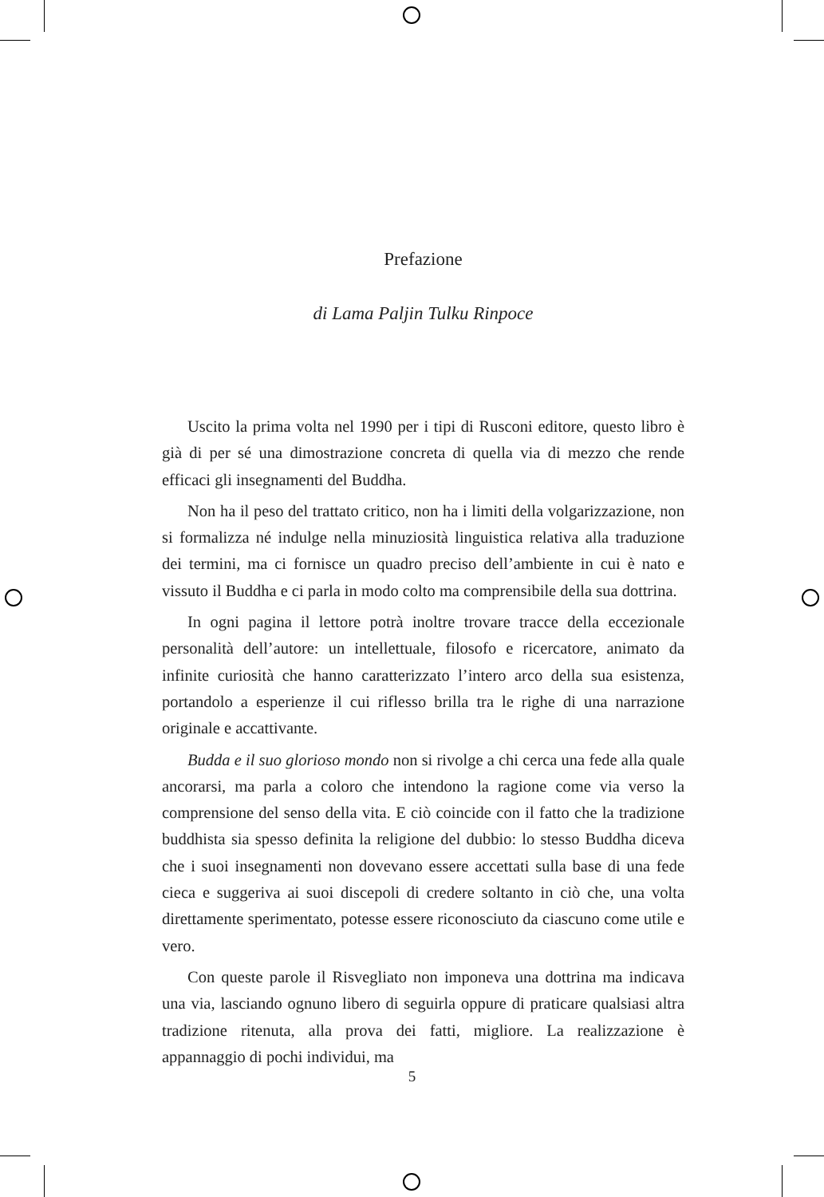Prefazione
di Lama Paljin Tulku Rinpoce
Uscito la prima volta nel 1990 per i tipi di Rusconi editore, questo libro è già di per sé una dimostrazione concreta di quella via di mezzo che rende efficaci gli insegnamenti del Buddha.
Non ha il peso del trattato critico, non ha i limiti della volgarizzazione, non si formalizza né indulge nella minuziosità linguistica relativa alla traduzione dei termini, ma ci fornisce un quadro preciso dell’ambiente in cui è nato e vissuto il Buddha e ci parla in modo colto ma comprensibile della sua dottrina.
In ogni pagina il lettore potrà inoltre trovare tracce della eccezionale personalità dell’autore: un intellettuale, filosofo e ricercatore, animato da infinite curiosità che hanno caratterizzato l’intero arco della sua esistenza, portandolo a esperienze il cui riflesso brilla tra le righe di una narrazione originale e accattivante.
Budda e il suo glorioso mondo non si rivolge a chi cerca una fede alla quale ancorarsi, ma parla a coloro che intendono la ragione come via verso la comprensione del senso della vita. E ciò coincide con il fatto che la tradizione buddhista sia spesso definita la religione del dubbio: lo stesso Buddha diceva che i suoi insegnamenti non dovevano essere accettati sulla base di una fede cieca e suggeriva ai suoi discepoli di credere soltanto in ciò che, una volta direttamente sperimentato, potesse essere riconosciuto da ciascuno come utile e vero.
Con queste parole il Risvegliato non imponeva una dottrina ma indicava una via, lasciando ognuno libero di seguirla oppure di praticare qualsiasi altra tradizione ritenuta, alla prova dei fatti, migliore. La realizzazione è appannaggio di pochi individui, ma
5